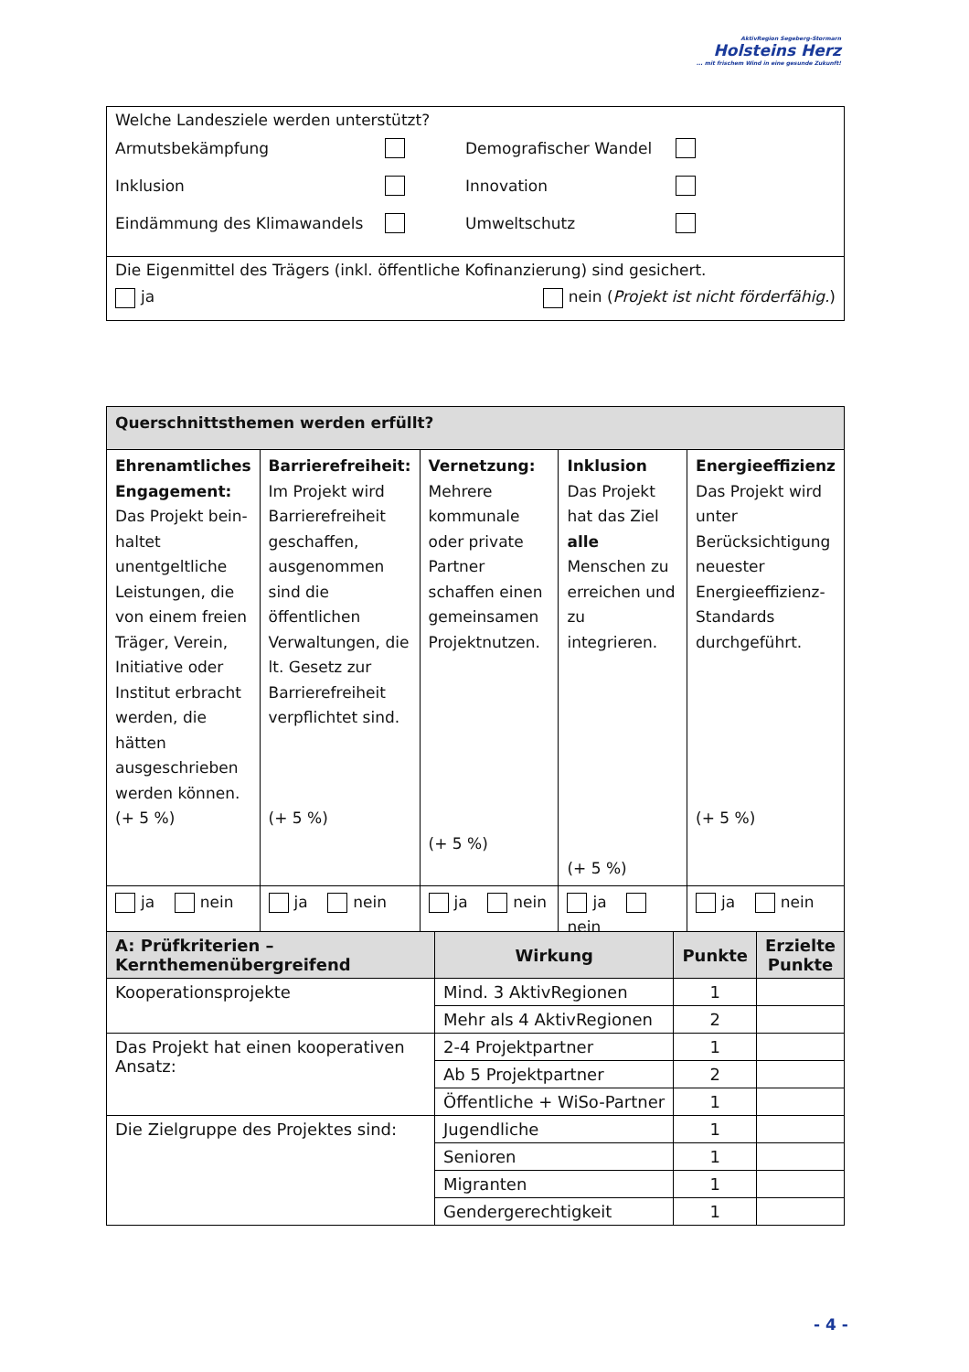AktivRegion Segeberg-Stormarn
Holsteins Herz
... mit frischem Wind in eine gesunde Zukunft!
| Welche Landesziele werden unterstützt? Armutsbekämpfung Demografischer Wandel Inklusion Innovation Eindämmung des Klimawandels Umweltschutz |
| Die Eigenmittel des Trägers (inkl. öffentliche Kofinanzierung) sind gesichert. ja nein ( Projekt ist nicht förderfähig. ) |
| Querschnittsthemen werden erfüllt? | | | | |
| --- | --- | --- | --- | --- |
| Ehrenamtliches Engagement: Das Projekt bein-haltet unentgeltliche Leistungen, die von einem freien Träger, Verein, Initiative oder Institut erbracht werden, die hätten ausgeschrieben werden können. (+ 5 %) | Barrierefreiheit: Im Projekt wird Barrierefreiheit geschaffen, ausgenommen sind die öffentlichen Verwaltungen, die lt. Gesetz zur Barrierefreiheit verpflichtet sind. (+ 5 %) | Vernetzung: Mehrere kommunale oder private Partner schaffen einen gemeinsamen Projektnutzen. (+ 5 %) | Inklusion Das Projekt hat das Ziel alle Menschen zu erreichen und zu integrieren. (+ 5 %) | Energieeffizienz Das Projekt wird unter Berücksichtigung neuester Energieeffizienz-Standards durchgeführt. (+ 5 %) |
| ja nein | ja nein | ja nein | ja nein | ja nein |
| A: Prüfkriterien – Kernthemenübergreifend | Wirkung | Punkte | Erzielte Punkte |
| --- | --- | --- | --- |
| Kooperationsprojekte | Mind. 3 AktivRegionen | 1 | |
| | Mehr als 4 AktivRegionen | 2 | |
| Das Projekt hat einen kooperativen Ansatz: | 2-4 Projektpartner | 1 | |
| | Ab 5 Projektpartner | 2 | |
| | Öffentliche + WiSo-Partner | 1 | |
| Die Zielgruppe des Projektes sind: | Jugendliche | 1 | |
| | Senioren | 1 | |
| | Migranten | 1 | |
| | Gendergerechtigkeit | 1 | |
- 4 -